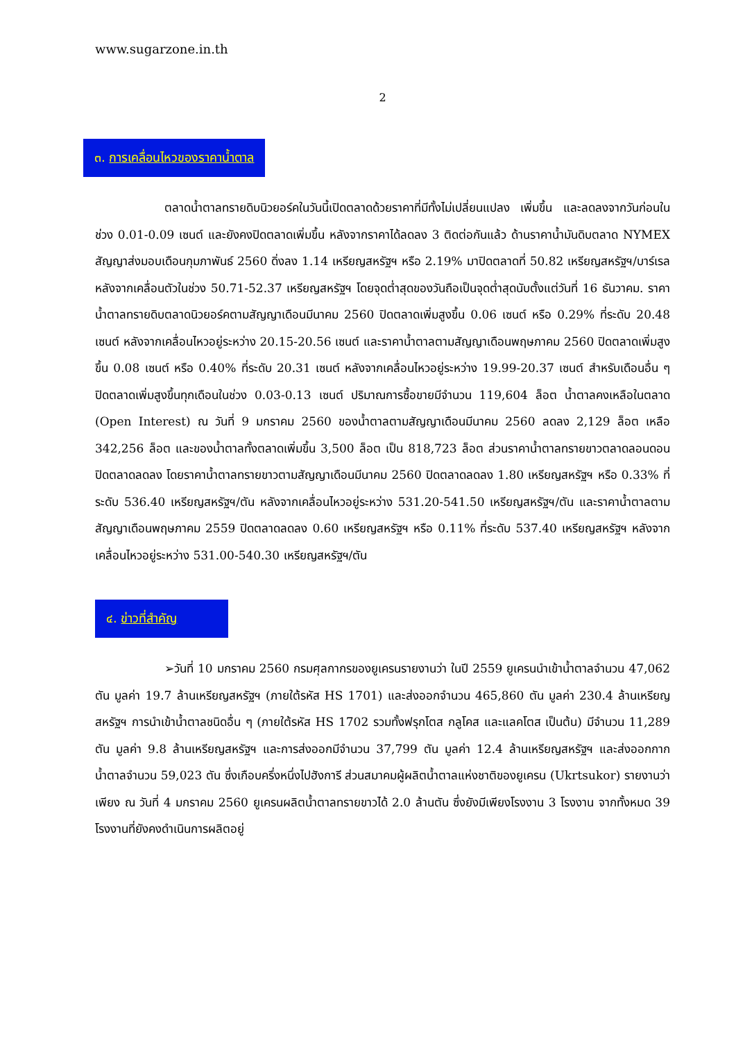www.sugarzone.in.th
2
๓. การเคลื่อนไหวของราคาน้ำตาล
ตลาดน้ำตาลทรายดิบนิวยอร์คในวันนี้เปิดตลาดด้วยราคาที่มีทั้งไม่เปลี่ยนแปลง เพิ่มขึ้น และลดลงจากวันก่อนในช่วง 0.01-0.09 เซนต์ และยังคงปิดตลาดเพิ่มขึ้น หลังจากราคาได้ลดลง 3 ติดต่อกันแล้ว ด้านราคาน้ำมันดิบตลาด NYMEX สัญญาส่งมอบเดือนกุมภาพันธ์ 2560 ดิ่งลง 1.14 เหรียญสหรัฐฯ หรือ 2.19% มาปิดตลาดที่ 50.82 เหรียญสหรัฐฯ/บาร์เรล หลังจากเคลื่อนตัวในช่วง 50.71-52.37 เหรียญสหรัฐฯ โดยจุดต่ำสุดของวันถือเป็นจุดต่ำสุดนับตั้งแต่วันที่ 16 ธันวาคม. ราคาน้ำตาลทรายดิบตลาดนิวยอร์คตามสัญญาเดือนมีนาคม 2560 ปิดตลาดเพิ่มสูงขึ้น 0.06 เซนต์ หรือ 0.29% ที่ระดับ 20.48 เซนต์ หลังจากเคลื่อนไหวอยู่ระหว่าง 20.15-20.56 เซนต์ และราคาน้ำตาลตามสัญญาเดือนพฤษภาคม 2560 ปิดตลาดเพิ่มสูงขึ้น 0.08 เซนต์ หรือ 0.40% ที่ระดับ 20.31 เซนต์ หลังจากเคลื่อนไหวอยู่ระหว่าง 19.99-20.37 เซนต์ สำหรับเดือนอื่น ๆ ปิดตลาดเพิ่มสูงขึ้นทุกเดือนในช่วง 0.03-0.13 เซนต์ ปริมาณการซื้อขายมีจำนวน 119,604 ล็อต น้ำตาลคงเหลือในตลาด (Open Interest) ณ วันที่ 9 มกราคม 2560 ของน้ำตาลตามสัญญาเดือนมีนาคม 2560 ลดลง 2,129 ล็อต เหลือ 342,256 ล็อต และของน้ำตาลทั้งตลาดเพิ่มขึ้น 3,500 ล็อต เป็น 818,723 ล็อต ส่วนราคาน้ำตาลทรายขาวตลาดลอนดอนปิดตลาดลดลง โดยราคาน้ำตาลทรายขาวตามสัญญาเดือนมีนาคม 2560 ปิดตลาดลดลง 1.80 เหรียญสหรัฐฯ หรือ 0.33% ที่ระดับ 536.40 เหรียญสหรัฐฯ/ตัน หลังจากเคลื่อนไหวอยู่ระหว่าง 531.20-541.50 เหรียญสหรัฐฯ/ตัน และราคาน้ำตาลตามสัญญาเดือนพฤษภาคม 2559 ปิดตลาดลดลง 0.60 เหรียญสหรัฐฯ หรือ 0.11% ที่ระดับ 537.40 เหรียญสหรัฐฯ หลังจากเคลื่อนไหวอยู่ระหว่าง 531.00-540.30 เหรียญสหรัฐฯ/ตัน
๔. ข่าวที่สำคัญ
➢วันที่ 10 มกราคม 2560 กรมศุลกากรของยูเครนรายงานว่า ในปี 2559 ยูเครนนำเข้าน้ำตาลจำนวน 47,062 ตัน มูลค่า 19.7 ล้านเหรียญสหรัฐฯ (ภายใต้รหัส HS 1701) และส่งออกจำนวน 465,860 ตัน มูลค่า 230.4 ล้านเหรียญสหรัฐฯ การนำเข้าน้ำตาลชนิดอื่น ๆ (ภายใต้รหัส HS 1702 รวมทั้งฟรุกโตส กลูโคส และแลคโตส เป็นต้น) มีจำนวน 11,289 ตัน มูลค่า 9.8 ล้านเหรียญสหรัฐฯ และการส่งออกมีจำนวน 37,799 ตัน มูลค่า 12.4 ล้านเหรียญสหรัฐฯ และส่งออกกากน้ำตาลจำนวน 59,023 ตัน ซึ่งเกือบครึ่งหนึ่งไปฮังการี ส่วนสมาคมผู้ผลิตน้ำตาลแห่งชาติของยูเครน (Ukrtsukor) รายงานว่า เพียง ณ วันที่ 4 มกราคม 2560 ยูเครนผลิตน้ำตาลทรายขาวได้ 2.0 ล้านตัน ซึ่งยังมีเพียงโรงงาน 3 โรงงาน จากทั้งหมด 39 โรงงานที่ยังคงดำเนินการผลิตอยู่